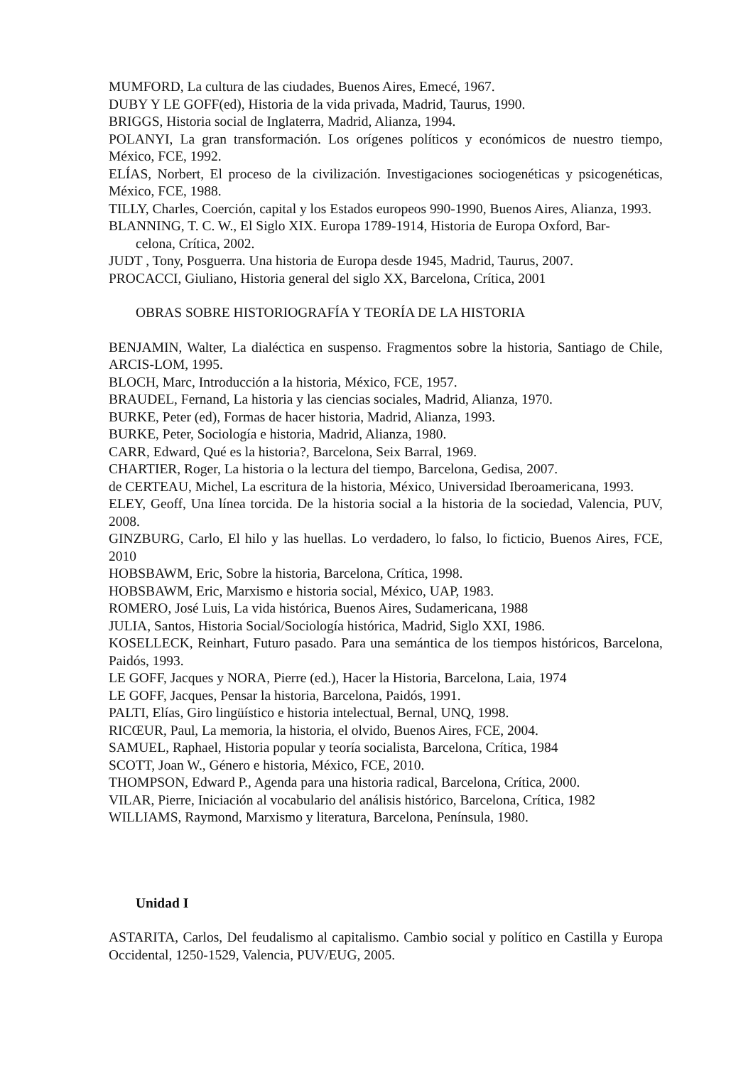MUMFORD, La cultura de las ciudades, Buenos Aires, Emecé, 1967.
DUBY Y LE GOFF(ed), Historia de la vida privada, Madrid, Taurus, 1990.
BRIGGS, Historia social de Inglaterra, Madrid, Alianza, 1994.
POLANYI, La gran transformación. Los orígenes políticos y económicos de nuestro tiem­po, México, FCE, 1992.
ELÍAS, Norbert, El proceso de la civilización. Investigaciones sociogenéticas y psicogené­ticas, México, FCE, 1988.
TILLY, Charles, Coerción, capital y los Estados europeos 990-1990, Buenos Aires, Alian­za, 1993.
BLANNING, T. C. W., El Siglo XIX. Europa 1789-1914, Historia de Europa Oxford, Bar-
celona, Crítica, 2002.
JUDT , Tony, Posguerra. Una historia de Europa desde 1945, Madrid, Taurus, 2007.
PROCACCI, Giuliano, Historia general del siglo XX, Barcelona, Crítica, 2001
OBRAS SOBRE HISTORIOGRAFÍA Y TEORÍA DE LA HISTORIA
BENJAMIN, Walter, La dialéctica en suspenso. Fragmentos sobre la historia, Santiago de Chile, ARCIS-LOM, 1995.
BLOCH, Marc, Introducción a la historia, México, FCE, 1957.
BRAUDEL, Fernand, La historia y las ciencias sociales, Madrid, Alianza, 1970.
BURKE, Peter (ed), Formas de hacer historia, Madrid, Alianza, 1993.
BURKE, Peter, Sociología e historia, Madrid, Alianza, 1980.
CARR, Edward, Qué es la historia?, Barcelona, Seix Barral, 1969.
CHARTIER, Roger, La historia o la lectura del tiempo, Barcelona, Gedisa, 2007.
de CERTEAU, Michel, La escritura de la historia, México, Universidad Iberoamericana, 1993.
ELEY, Geoff, Una línea torcida. De la historia social a la historia de la sociedad, Valencia, PUV, 2008.
GINZBURG, Carlo, El hilo y las huellas. Lo verdadero, lo falso, lo ficticio, Buenos Aires, FCE, 2010
HOBSBAWM, Eric, Sobre la historia, Barcelona, Crítica, 1998.
HOBSBAWM, Eric, Marxismo e historia social, México, UAP, 1983.
ROMERO, José Luis, La vida histórica, Buenos Aires, Sudamericana, 1988
JULIA, Santos, Historia Social/Sociología histórica, Madrid, Siglo XXI, 1986.
KOSELLECK, Reinhart, Futuro pasado. Para una semántica de los tiempos históricos, Barcelona, Paidós, 1993.
LE GOFF, Jacques y NORA, Pierre (ed.), Hacer la Historia, Barcelona, Laia, 1974
LE GOFF, Jacques, Pensar la historia, Barcelona, Paidós, 1991.
PALTI, Elías, Giro lingüístico e historia intelectual, Bernal, UNQ, 1998.
RICŒUR, Paul, La memoria, la historia, el olvido, Buenos Aires, FCE, 2004.
SAMUEL, Raphael, Historia popular y teoría socialista, Barcelona, Crítica, 1984
SCOTT, Joan W., Género e historia, México, FCE, 2010.
THOMPSON, Edward P., Agenda para una historia radical, Barcelona, Crítica, 2000.
VILAR, Pierre, Iniciación al vocabulario del análisis histórico, Barcelona, Crítica, 1982
WILLIAMS, Raymond, Marxismo y literatura, Barcelona, Península, 1980.
Unidad I
ASTARITA, Carlos, Del feudalismo al capitalismo. Cambio social y político en Castilla y Europa Occidental, 1250-1529, Valencia, PUV/EUG, 2005.